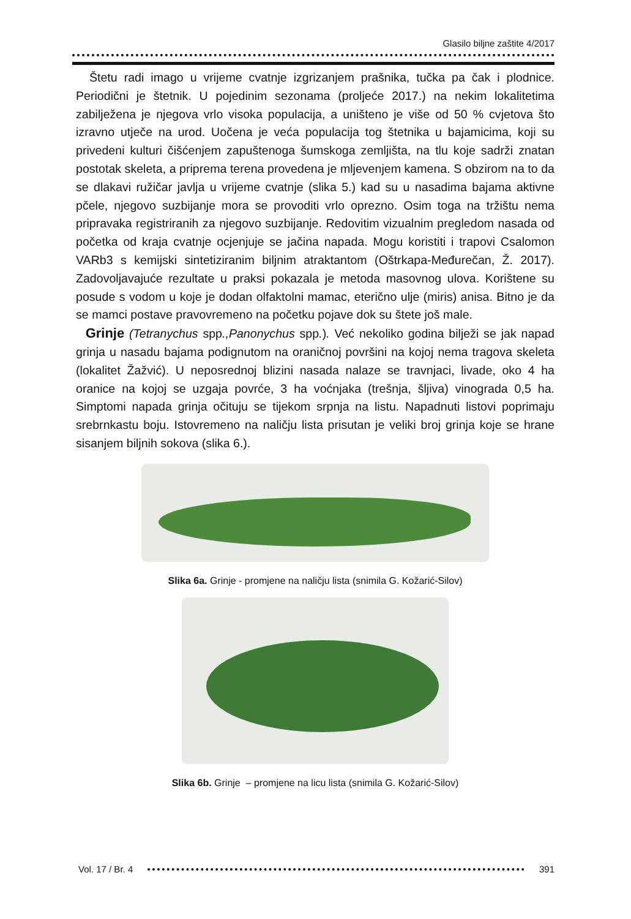Glasilo biljne zaštite 4/2017
Štetu radi imago u vrijeme cvatnje izgrizanjem prašnika, tučka pa čak i plodnice. Periodični je štetnik. U pojedinim sezonama (proljeće 2017.) na nekim lokalitetima zabilježena je njegova vrlo visoka populacija, a uništeno je više od 50 % cvjetova što izravno utječe na urod. Uočena je veća populacija tog štetnika u bajamicima, koji su privedeni kulturi čišćenjem zapuštenoga šumskoga zemljišta, na tlu koje sadrži znatan postotak skeleta, a priprema terena provedena je mljevenjem kamena. S obzirom na to da se dlakavi ružičar javlja u vrijeme cvatnje (slika 5.) kad su u nasadima bajama aktivne pčele, njegovo suzbijanje mora se provoditi vrlo oprezno. Osim toga na tržištu nema pripravaka registriranih za njegovo suzbijanje. Redovitim vizualnim pregledom nasada od početka od kraja cvatnje ocjenjuje se jačina napada. Mogu koristiti i trapovi Csalomon VARb3 s kemijski sintetiziranim biljnim atraktantom (Oštrkapa-Međurečan, Ž. 2017). Zadovoljavajuće rezultate u praksi pokazala je metoda masovnog ulova. Korištene su posude s vodom u koje je dodan olfaktolni mamac, eterično ulje (miris) anisa. Bitno je da se mamci postave pravovremeno na početku pojave dok su štete još male.
Grinje (Tetranychus spp.,Panonychus spp.). Već nekoliko godina bilježi se jak napad grinja u nasadu bajama podignutom na oraničnoj površini na kojoj nema tragova skeleta (lokalitet Žažvić). U neposrednoj blizini nasada nalaze se travnjaci, livade, oko 4 ha oranice na kojoj se uzgaja povrće, 3 ha voćnjaka (trešnja, šljiva) vinograda 0,5 ha. Simptomi napada grinja očituju se tijekom srpnja na listu. Napadnuti listovi poprimaju srebrnkastu boju. Istovremeno na naličju lista prisutan je veliki broj grinja koje se hrane sisanjem biljnih sokova (slika 6.).
Slika 6a. Grinje - promjene na naličju lista (snimila G. Kožarić-Silov)
Slika 6b. Grinje – promjene na licu lista (snimila G. Kožarić-Silov)
Vol. 17 / Br. 4 391